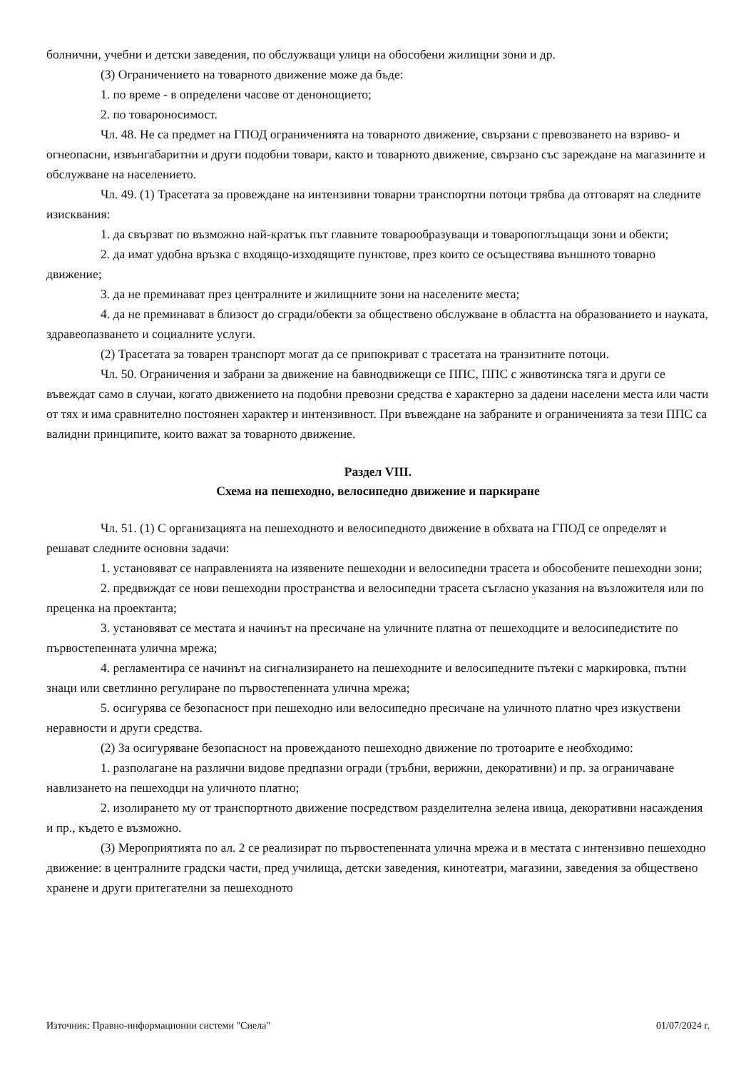болнични, учебни и детски заведения, по обслужващи улици на обособени жилищни зони и др.
(3) Ограничението на товарното движение може да бъде:
1. по време - в определени часове от денонощието;
2. по товароносимост.
Чл. 48. Не са предмет на ГПОД ограниченията на товарното движение, свързани с превозването на взриво- и огнеопасни, извънгабаритни и други подобни товари, както и товарното движение, свързано със зареждане на магазините и обслужване на населението.
Чл. 49. (1) Трасетата за провеждане на интензивни товарни транспортни потоци трябва да отговарят на следните изисквания:
1. да свързват по възможно най-кратък път главните товарообразуващи и товаропоглъщащи зони и обекти;
2. да имат удобна връзка с входящо-изходящите пунктове, през които се осъществява външното товарно движение;
3. да не преминават през централните и жилищните зони на населените места;
4. да не преминават в близост до сгради/обекти за обществено обслужване в областта на образованието и науката, здравеопазването и социалните услуги.
(2) Трасетата за товарен транспорт могат да се припокриват с трасетата на транзитните потоци.
Чл. 50. Ограничения и забрани за движение на бавнодвижещи се ППС, ППС с животинска тяга и други се въвеждат само в случаи, когато движението на подобни превозни средства е характерно за дадени населени места или части от тях и има сравнително постоянен характер и интензивност. При въвеждане на забраните и ограниченията за тези ППС са валидни принципите, които важат за товарното движение.
Раздел VIII.
Схема на пешеходно, велосипедно движение и паркиране
Чл. 51. (1) С организацията на пешеходното и велосипедното движение в обхвата на ГПОД се определят и решават следните основни задачи:
1. установяват се направленията на изявените пешеходни и велосипедни трасета и обособените пешеходни зони;
2. предвиждат се нови пешеходни пространства и велосипедни трасета съгласно указания на възложителя или по преценка на проектанта;
3. установяват се местата и начинът на пресичане на уличните платна от пешеходците и велосипедистите по първостепенната улична мрежа;
4. регламентира се начинът на сигнализирането на пешеходните и велосипедните пътеки с маркировка, пътни знаци или светлинно регулиране по първостепенната улична мрежа;
5. осигурява се безопасност при пешеходно или велосипедно пресичане на уличното платно чрез изкуствени неравности и други средства.
(2) За осигуряване безопасност на провежданото пешеходно движение по тротоарите е необходимо:
1. разполагане на различни видове предпазни огради (тръбни, верижни, декоративни) и пр. за ограничаване навлизането на пешеходци на уличното платно;
2. изолирането му от транспортното движение посредством разделителна зелена ивица, декоративни насаждения и пр., където е възможно.
(3) Мероприятията по ал. 2 се реализират по първостепенната улична мрежа и в местата с интензивно пешеходно движение: в централните градски части, пред училища, детски заведения, кинотеатри, магазини, заведения за обществено хранене и други притегателни за пешеходното
Източник: Правно-информационни системи "Сиела" 01/07/2024 г.